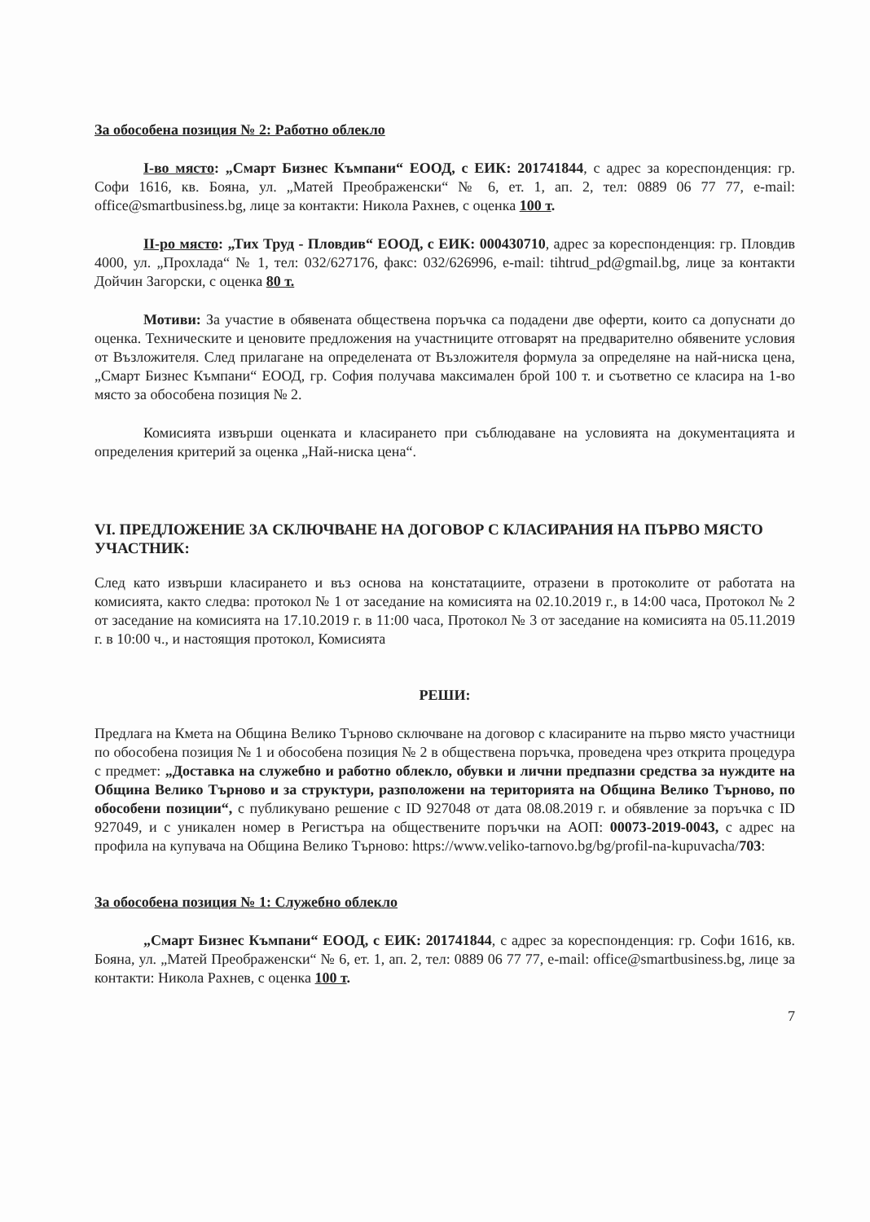За обособена позиция № 2: Работно облекло
I-во място: „Смарт Бизнес Къмпани“ ЕООД, с ЕИК: 201741844, с адрес за кореспонденция: гр. Софи 1616, кв. Бояна, ул. „Матей Преображенски“ № 6, ет. 1, ап. 2, тел: 0889 06 77 77, e-mail: office@smartbusiness.bg, лице за контакти: Никола Рахнев, с оценка 100 т.
II-ро място: „Тих Труд - Пловдив“ ЕООД, с ЕИК: 000430710, адрес за кореспонденция: гр. Пловдив 4000, ул. „Прохлада“ № 1, тел: 032/627176, факс: 032/626996, e-mail: tihtrud_pd@gmail.bg, лице за контакти Дойчин Загорски, с оценка 80 т.
Мотиви: За участие в обявената обществена поръчка са подадени две оферти, които са допуснати до оценка. Техническите и ценовите предложения на участниците отговарят на предварително обявените условия от Възложителя. След прилагане на определената от Възложителя формула за определяне на най-ниска цена, „Смарт Бизнес Къмпани“ ЕООД, гр. София получава максимален брой 100 т. и съответно се класира на 1-во място за обособена позиция № 2.
Комисията извърши оценката и класирането при съблюдаване на условията на документацията и определения критерий за оценка „Най-ниска цена“.
VI. ПРЕДЛОЖЕНИЕ ЗА СКЛЮЧВАНЕ НА ДОГОВОР С КЛАСИРАНИЯ НА ПЪРВО МЯСТО УЧАСТНИК:
След като извърши класирането и въз основа на констатациите, отразени в протоколите от работата на комисията, както следва: протокол № 1 от заседание на комисията на 02.10.2019 г., в 14:00 часа, Протокол № 2 от заседание на комисията на 17.10.2019 г. в 11:00 часа, Протокол № 3 от заседание на комисията на 05.11.2019 г. в 10:00 ч., и настоящия протокол, Комисията
РЕШИ:
Предлага на Кмета на Община Велико Търново сключване на договор с класираните на първо място участници по обособена позиция № 1 и обособена позиция № 2 в обществена поръчка, проведена чрез открита процедура с предмет: „Доставка на служебно и работно облекло, обувки и лични предпазни средства за нуждите на Община Велико Търново и за структури, разположени на територията на Община Велико Търново, по обособени позиции“, с публикувано решение с ID 927048 от дата 08.08.2019 г. и обявление за поръчка с ID 927049, и с уникален номер в Регистъра на обществените поръчки на АОП: 00073-2019-0043, с адрес на профила на купувача на Община Велико Търново: https://www.veliko-tarnovo.bg/bg/profil-na-kupuvacha/703:
За обособена позиция № 1: Служебно облекло
„Смарт Бизнес Къмпани“ ЕООД, с ЕИК: 201741844, с адрес за кореспонденция: гр. Софи 1616, кв. Бояна, ул. „Матей Преображенски“ № 6, ет. 1, ап. 2, тел: 0889 06 77 77, e-mail: office@smartbusiness.bg, лице за контакти: Никола Рахнев, с оценка 100 т.
7